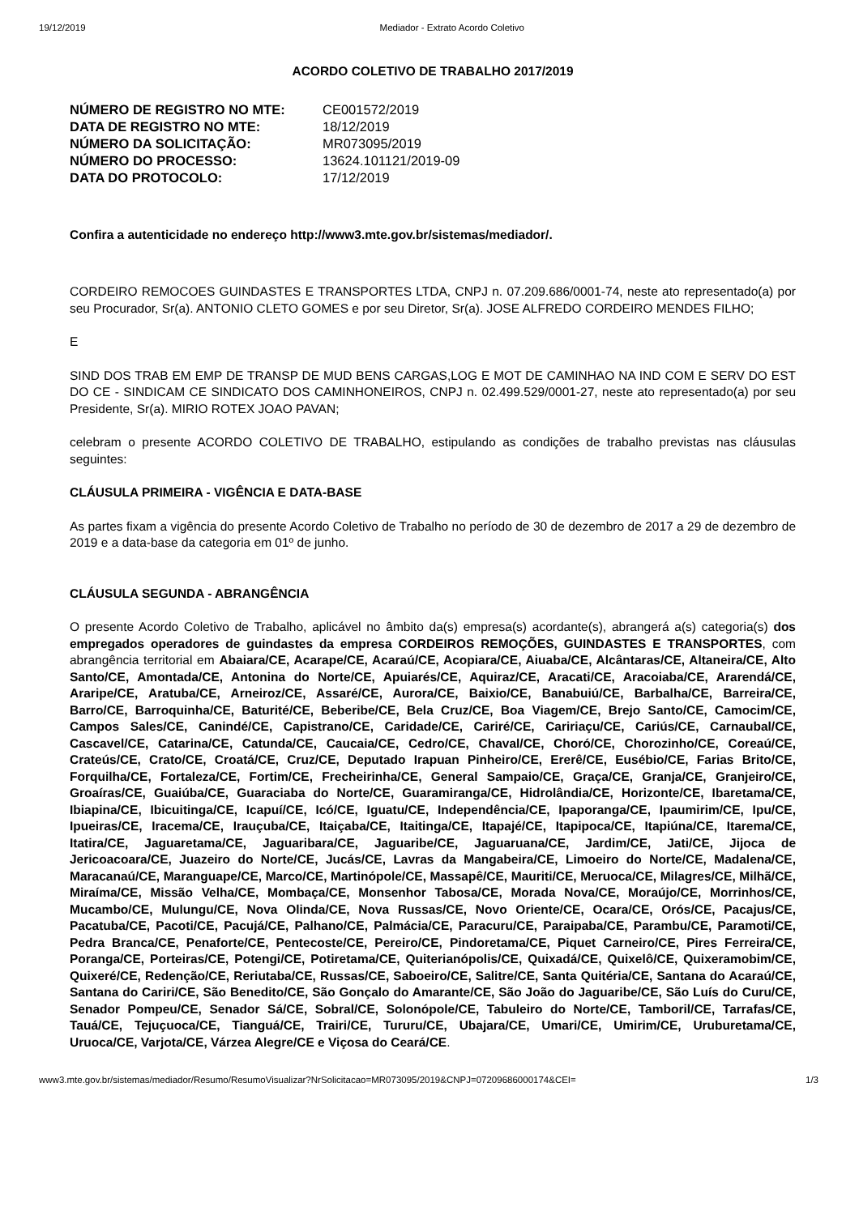19/12/2019 Mediador - Extrato Acordo Coletivo
ACORDO COLETIVO DE TRABALHO 2017/2019
| NÚMERO DE REGISTRO NO MTE: | CE001572/2019 |
| DATA DE REGISTRO NO MTE: | 18/12/2019 |
| NÚMERO DA SOLICITAÇÃO: | MR073095/2019 |
| NÚMERO DO PROCESSO: | 13624.101121/2019-09 |
| DATA DO PROTOCOLO: | 17/12/2019 |
Confira a autenticidade no endereço http://www3.mte.gov.br/sistemas/mediador/.
CORDEIRO REMOCOES GUINDASTES E TRANSPORTES LTDA, CNPJ n. 07.209.686/0001-74, neste ato representado(a) por seu Procurador, Sr(a). ANTONIO CLETO GOMES e por seu Diretor, Sr(a). JOSE ALFREDO CORDEIRO MENDES FILHO;
E
SIND DOS TRAB EM EMP DE TRANSP DE MUD BENS CARGAS,LOG E MOT DE CAMINHAO NA IND COM E SERV DO EST DO CE - SINDICAM CE SINDICATO DOS CAMINHONEIROS, CNPJ n. 02.499.529/0001-27, neste ato representado(a) por seu Presidente, Sr(a). MIRIO ROTEX JOAO PAVAN;
celebram o presente ACORDO COLETIVO DE TRABALHO, estipulando as condições de trabalho previstas nas cláusulas seguintes:
CLÁUSULA PRIMEIRA - VIGÊNCIA E DATA-BASE
As partes fixam a vigência do presente Acordo Coletivo de Trabalho no período de 30 de dezembro de 2017 a 29 de dezembro de 2019 e a data-base da categoria em 01º de junho.
CLÁUSULA SEGUNDA - ABRANGÊNCIA
O presente Acordo Coletivo de Trabalho, aplicável no âmbito da(s) empresa(s) acordante(s), abrangerá a(s) categoria(s) dos empregados operadores de guindastes da empresa CORDEIROS REMOÇÕES, GUINDASTES E TRANSPORTES, com abrangência territorial em Abaiara/CE, Acarape/CE, Acaraú/CE, Acopiara/CE, Aiuaba/CE, Alcântaras/CE, Altaneira/CE, Alto Santo/CE, Amontada/CE, Antonina do Norte/CE, Apuiarés/CE, Aquiraz/CE, Aracati/CE, Aracoiaba/CE, Ararendá/CE, Araripe/CE, Aratuba/CE, Arneiroz/CE, Assaré/CE, Aurora/CE, Baixio/CE, Banabuiú/CE, Barbalha/CE, Barreira/CE, Barro/CE, Barroquinha/CE, Baturité/CE, Beberibe/CE, Bela Cruz/CE, Boa Viagem/CE, Brejo Santo/CE, Camocim/CE, Campos Sales/CE, Canindé/CE, Capistrano/CE, Caridade/CE, Cariré/CE, Caririaçu/CE, Cariús/CE, Carnaubal/CE, Cascavel/CE, Catarina/CE, Catunda/CE, Caucaia/CE, Cedro/CE, Chaval/CE, Choró/CE, Chorozinho/CE, Coreaú/CE, Crateús/CE, Crato/CE, Croatá/CE, Cruz/CE, Deputado Irapuan Pinheiro/CE, Ererê/CE, Eusébio/CE, Farias Brito/CE, Forquilha/CE, Fortaleza/CE, Fortim/CE, Frecheirinha/CE, General Sampaio/CE, Graça/CE, Granja/CE, Granjeiro/CE, Groaíras/CE, Guaiúba/CE, Guaraciaba do Norte/CE, Guaramiranga/CE, Hidrolândia/CE, Horizonte/CE, Ibaretama/CE, Ibiapina/CE, Ibicuitinga/CE, Icapuí/CE, Icó/CE, Iguatu/CE, Independência/CE, Ipaporanga/CE, Ipaumirim/CE, Ipu/CE, Ipueiras/CE, Iracema/CE, Irauçuba/CE, Itaiçaba/CE, Itaitinga/CE, Itapajé/CE, Itapipoca/CE, Itapiúna/CE, Itarema/CE, Itatira/CE, Jaguaretama/CE, Jaguaribara/CE, Jaguaribe/CE, Jaguaruana/CE, Jardim/CE, Jati/CE, Jijoca de Jericoacoara/CE, Juazeiro do Norte/CE, Jucás/CE, Lavras da Mangabeira/CE, Limoeiro do Norte/CE, Madalena/CE, Maracanaú/CE, Maranguape/CE, Marco/CE, Martinópole/CE, Massapê/CE, Mauriti/CE, Meruoca/CE, Milagres/CE, Milhã/CE, Miraíma/CE, Missão Velha/CE, Mombaça/CE, Monsenhor Tabosa/CE, Morada Nova/CE, Moraújo/CE, Morrinhos/CE, Mucambo/CE, Mulungu/CE, Nova Olinda/CE, Nova Russas/CE, Novo Oriente/CE, Ocara/CE, Orós/CE, Pacajus/CE, Pacatuba/CE, Pacoti/CE, Pacujá/CE, Palhano/CE, Palmácia/CE, Paracuru/CE, Paraipaba/CE, Parambu/CE, Paramoti/CE, Pedra Branca/CE, Penaforte/CE, Pentecoste/CE, Pereiro/CE, Pindoretama/CE, Piquet Carneiro/CE, Pires Ferreira/CE, Poranga/CE, Porteiras/CE, Potengi/CE, Potiretama/CE, Quiterianópolis/CE, Quixadá/CE, Quixelô/CE, Quixeramobim/CE, Quixeré/CE, Redenção/CE, Reriutaba/CE, Russas/CE, Saboeiro/CE, Salitre/CE, Santa Quitéria/CE, Santana do Acaraú/CE, Santana do Cariri/CE, São Benedito/CE, São Gonçalo do Amarante/CE, São João do Jaguaribe/CE, São Luís do Curu/CE, Senador Pompeu/CE, Senador Sá/CE, Sobral/CE, Solonópole/CE, Tabuleiro do Norte/CE, Tamboril/CE, Tarrafas/CE, Tauá/CE, Tejuçuoca/CE, Tianguá/CE, Trairi/CE, Tururu/CE, Ubajara/CE, Umari/CE, Umirim/CE, Uruburetama/CE, Uruoca/CE, Varjota/CE, Várzea Alegre/CE e Viçosa do Ceará/CE.
www3.mte.gov.br/sistemas/mediador/Resumo/ResumoVisualizar?NrSolicitacao=MR073095/2019&CNPJ=07209686000174&CEI= 1/3